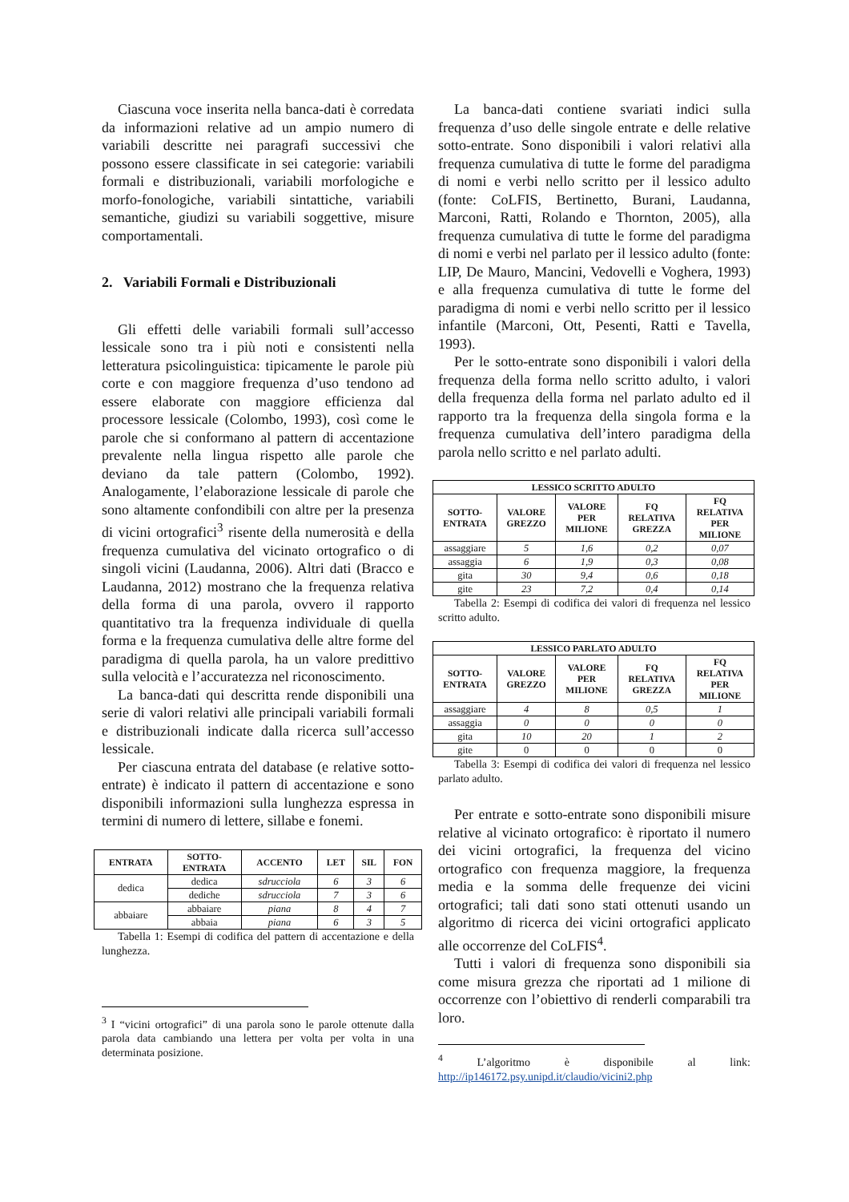Ciascuna voce inserita nella banca-dati è corredata da informazioni relative ad un ampio numero di variabili descritte nei paragrafi successivi che possono essere classificate in sei categorie: variabili formali e distribuzionali, variabili morfologiche e morfo-fonologiche, variabili sintattiche, variabili semantiche, giudizi su variabili soggettive, misure comportamentali.
2. Variabili Formali e Distribuzionali
Gli effetti delle variabili formali sull’accesso lessicale sono tra i più noti e consistenti nella letteratura psicolinguistica: tipicamente le parole più corte e con maggiore frequenza d’uso tendono ad essere elaborate con maggiore efficienza dal processore lessicale (Colombo, 1993), così come le parole che si conformano al pattern di accentazione prevalente nella lingua rispetto alle parole che deviano da tale pattern (Colombo, 1992). Analogamente, l’elaborazione lessicale di parole che sono altamente confondibili con altre per la presenza di vicini ortografici<sup>3</sup> risente della numerosità e della frequenza cumulativa del vicinato ortografico o di singoli vicini (Laudanna, 2006). Altri dati (Bracco e Laudanna, 2012) mostrano che la frequenza relativa della forma di una parola, ovvero il rapporto quantitativo tra la frequenza individuale di quella forma e la frequenza cumulativa delle altre forme del paradigma di quella parola, ha un valore predittivo sulla velocità e l’accuratezza nel riconoscimento.
La banca-dati qui descritta rende disponibili una serie di valori relativi alle principali variabili formali e distribuzionali indicate dalla ricerca sull’accesso lessicale.
Per ciascuna entrata del database (e relative sotto-entrate) è indicato il pattern di accentazione e sono disponibili informazioni sulla lunghezza espressa in termini di numero di lettere, sillabe e fonemi.
| ENTRATA | SOTTO- ENTRATA | ACCENTO | LET | SIL | FON |
| --- | --- | --- | --- | --- | --- |
| dedica | dedica | sdrucciola | 6 | 3 | 6 |
| | dediche | sdrucciola | 7 | 3 | 6 |
| abbaiare | abbaiare | piana | 8 | 4 | 7 |
| | abbaia | piana | 6 | 3 | 5 |
Tabella 1: Esempi di codifica del pattern di accentazione e della lunghezza.
<sup>3</sup> I “vicini ortografici” di una parola sono le parole ottenute dalla parola data cambiando una lettera per volta per volta in una determinata posizione.
La banca-dati contiene svariati indici sulla frequenza d’uso delle singole entrate e delle relative sotto-entrate. Sono disponibili i valori relativi alla frequenza cumulativa di tutte le forme del paradigma di nomi e verbi nello scritto per il lessico adulto (fonte: CoLFIS, Bertinetto, Burani, Laudanna, Marconi, Ratti, Rolando e Thornton, 2005), alla frequenza cumulativa di tutte le forme del paradigma di nomi e verbi nel parlato per il lessico adulto (fonte: LIP, De Mauro, Mancini, Vedovelli e Voghera, 1993) e alla frequenza cumulativa di tutte le forme del paradigma di nomi e verbi nello scritto per il lessico infantile (Marconi, Ott, Pesenti, Ratti e Tavella, 1993).
Per le sotto-entrate sono disponibili i valori della frequenza della forma nello scritto adulto, i valori della frequenza della forma nel parlato adulto ed il rapporto tra la frequenza della singola forma e la frequenza cumulativa dell’intero paradigma della parola nello scritto e nel parlato adulti.
| LESSICO SCRITTO ADULTO | | | | |
| --- | --- | --- | --- | --- |
| SOTTO- ENTRATA | VALORE GREZZO | VALORE PER MILIONE | FQ RELATIVA GREZZA | FQ RELATIVA PER MILIONE |
| assaggiare | 5 | 1,6 | 0,2 | 0,07 |
| assaggia | 6 | 1,9 | 0,3 | 0,08 |
| gita | 30 | 9,4 | 0,6 | 0,18 |
| gite | 23 | 7,2 | 0,4 | 0,14 |
Tabella 2: Esempi di codifica dei valori di frequenza nel lessico scritto adulto.
| LESSICO PARLATO ADULTO | | | | |
| --- | --- | --- | --- | --- |
| SOTTO- ENTRATA | VALORE GREZZO | VALORE PER MILIONE | FQ RELATIVA GREZZA | FQ RELATIVA PER MILIONE |
| assaggiare | 4 | 8 | 0,5 | 1 |
| assaggia | 0 | 0 | 0 | 0 |
| gita | 10 | 20 | 1 | 2 |
| gite | 0 | 0 | 0 | 0 |
Tabella 3: Esempi di codifica dei valori di frequenza nel lessico parlato adulto.
Per entrate e sotto-entrate sono disponibili misure relative al vicinato ortografico: è riportato il numero dei vicini ortografici, la frequenza del vicino ortografico con frequenza maggiore, la frequenza media e la somma delle frequenze dei vicini ortografici; tali dati sono stati ottenuti usando un algoritmo di ricerca dei vicini ortografici applicato alle occorrenze del CoLFIS<sup>4</sup>.
Tutti i valori di frequenza sono disponibili sia come misura grezza che riportati ad 1 milione di occorrenze con l’obiettivo di renderli comparabili tra loro.
<sup>4</sup> L’algoritmo è disponibile al link: http://ip146172.psy.unipd.it/claudio/vicini2.php